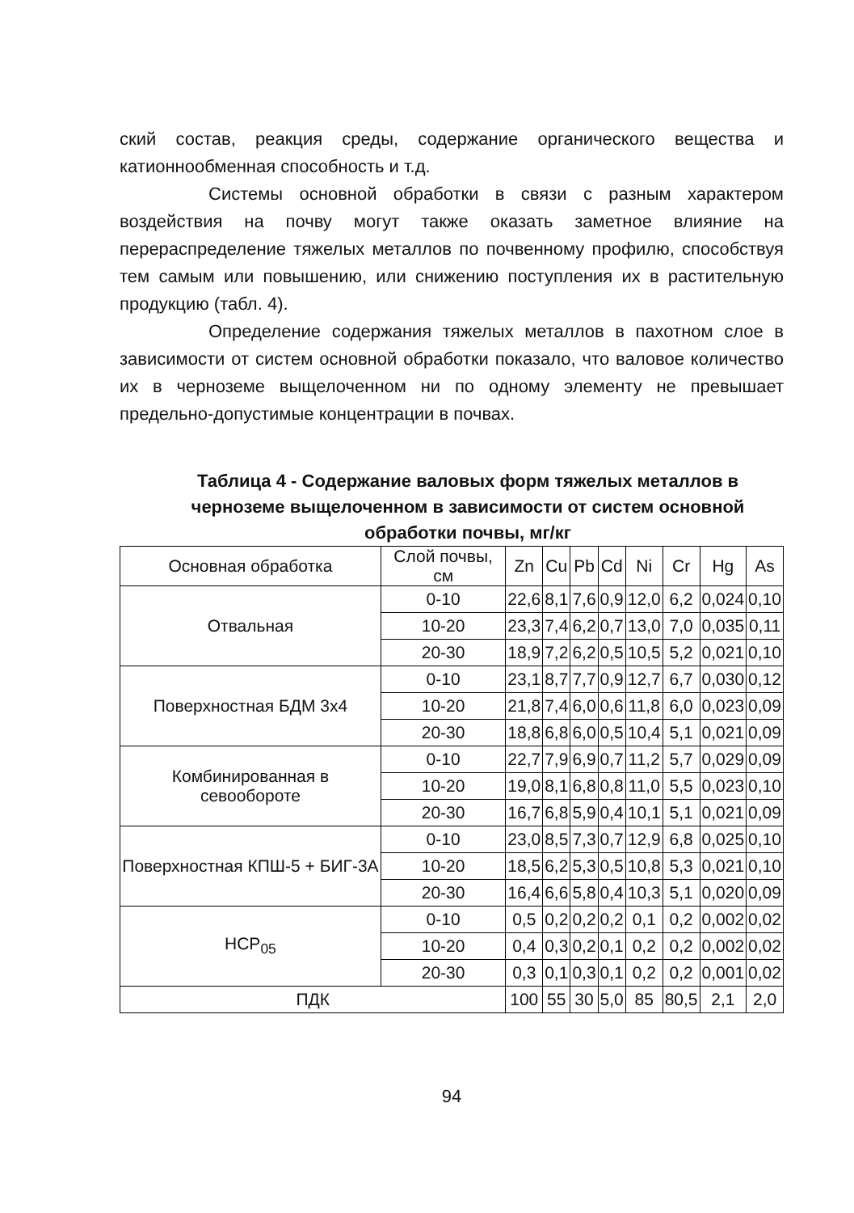ский состав, реакция среды, содержание органического вещества и катионнообменная способность и т.д.
Системы основной обработки в связи с разным характером воздействия на почву могут также оказать заметное влияние на перераспределение тяжелых металлов по почвенному профилю, способствуя тем самым или повышению, или снижению поступления их в растительную продукцию (табл. 4).
Определение содержания тяжелых металлов в пахотном слое в зависимости от систем основной обработки показало, что валовое количество их в черноземе выщелоченном ни по одному элементу не превышает предельно-допустимые концентрации в почвах.
Таблица 4 - Содержание валовых форм тяжелых металлов в черноземе выщелоченном в зависимости от систем основной обработки почвы, мг/кг
| Основная обработка | Слой почвы, см | Zn | Cu | Pb | Cd | Ni | Cr | Hg | As |
| --- | --- | --- | --- | --- | --- | --- | --- | --- | --- |
| Отвальная | 0-10 | 22,6 | 8,1 | 7,6 | 0,9 | 12,0 | 6,2 | 0,024 | 0,10 |
| | 10-20 | 23,3 | 7,4 | 6,2 | 0,7 | 13,0 | 7,0 | 0,035 | 0,11 |
| | 20-30 | 18,9 | 7,2 | 6,2 | 0,5 | 10,5 | 5,2 | 0,021 | 0,10 |
| Поверхностная БДМ 3х4 | 0-10 | 23,1 | 8,7 | 7,7 | 0,9 | 12,7 | 6,7 | 0,030 | 0,12 |
| | 10-20 | 21,8 | 7,4 | 6,0 | 0,6 | 11,8 | 6,0 | 0,023 | 0,09 |
| | 20-30 | 18,8 | 6,8 | 6,0 | 0,5 | 10,4 | 5,1 | 0,021 | 0,09 |
| Комбинированная в севообороте | 0-10 | 22,7 | 7,9 | 6,9 | 0,7 | 11,2 | 5,7 | 0,029 | 0,09 |
| | 10-20 | 19,0 | 8,1 | 6,8 | 0,8 | 11,0 | 5,5 | 0,023 | 0,10 |
| | 20-30 | 16,7 | 6,8 | 5,9 | 0,4 | 10,1 | 5,1 | 0,021 | 0,09 |
| Поверхностная КПШ-5 + БИГ-3А | 0-10 | 23,0 | 8,5 | 7,3 | 0,7 | 12,9 | 6,8 | 0,025 | 0,10 |
| | 10-20 | 18,5 | 6,2 | 5,3 | 0,5 | 10,8 | 5,3 | 0,021 | 0,10 |
| | 20-30 | 16,4 | 6,6 | 5,8 | 0,4 | 10,3 | 5,1 | 0,020 | 0,09 |
| НСР<sub>05</sub> | 0-10 | 0,5 | 0,2 | 0,2 | 0,2 | 0,1 | 0,2 | 0,002 | 0,02 |
| | 10-20 | 0,4 | 0,3 | 0,2 | 0,1 | 0,2 | 0,2 | 0,002 | 0,02 |
| | 20-30 | 0,3 | 0,1 | 0,3 | 0,1 | 0,2 | 0,2 | 0,001 | 0,02 |
| ПДК | | 100 | 55 | 30 | 5,0 | 85 | 80,5 | 2,1 | 2,0 |
94